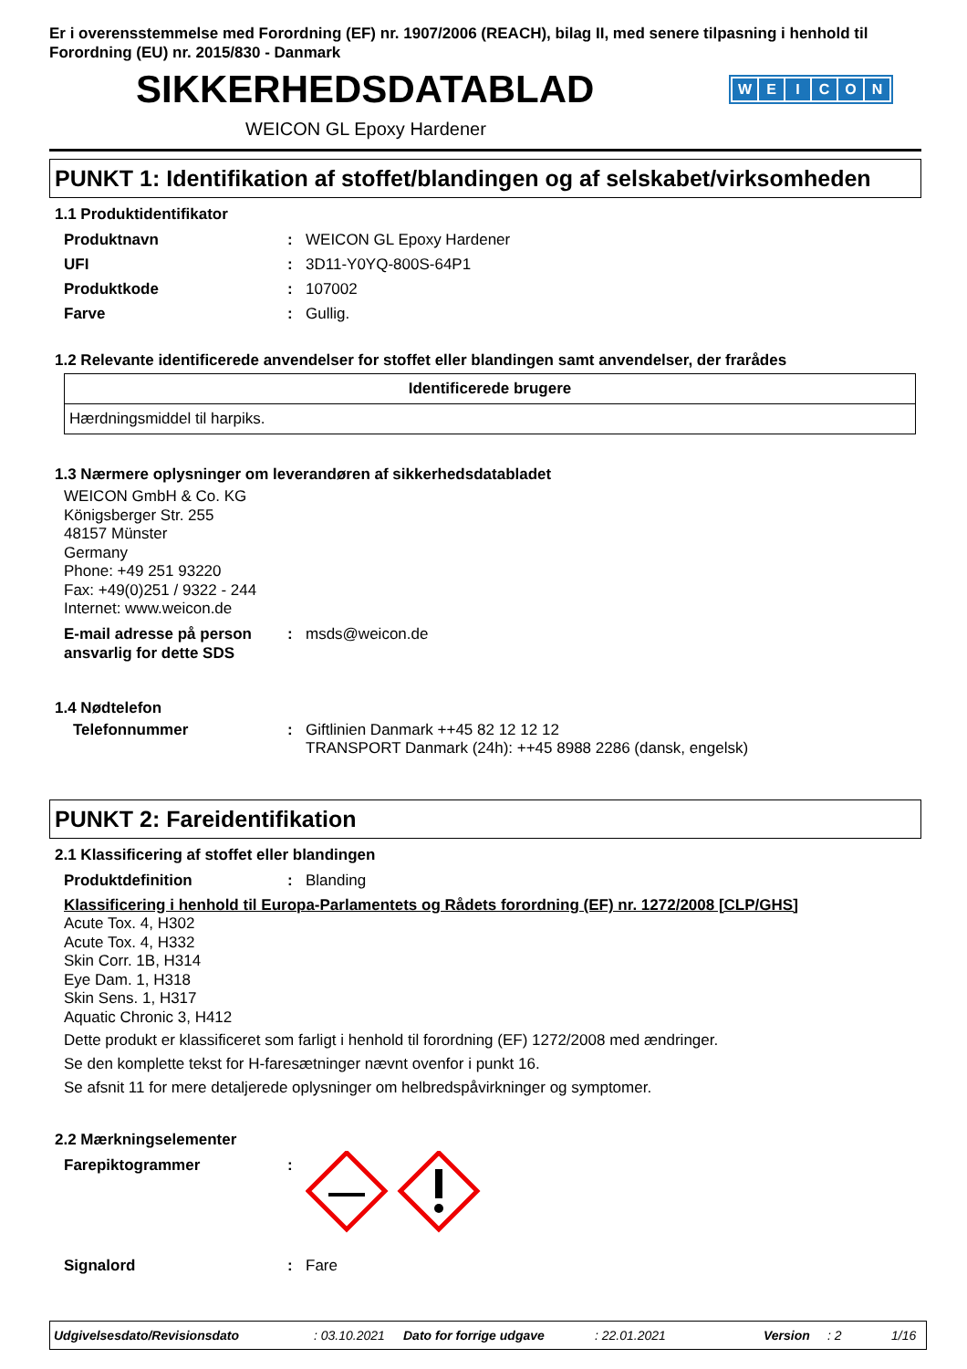Er i overensstemmelse med Forordning (EF) nr. 1907/2006 (REACH), bilag II, med senere tilpasning i henhold til Forordning (EU) nr. 2015/830 - Danmark
SIKKERHEDSDATABLAD
WEICON
WEICON GL Epoxy Hardener
PUNKT 1: Identifikation af stoffet/blandingen og af selskabet/virksomheden
1.1 Produktidentifikator
Produktnavn : WEICON GL Epoxy Hardener
UFI : 3D11-Y0YQ-800S-64P1
Produktkode : 107002
Farve : Gullig.
1.2 Relevante identificerede anvendelser for stoffet eller blandingen samt anvendelser, der frarådes
| Identificerede brugere |
| --- |
| Hærdningsmiddel til harpiks. |
1.3 Nærmere oplysninger om leverandøren af sikkerhedsdatabladet
WEICON GmbH & Co. KG
Königsberger Str. 255
48157 Münster
Germany
Phone: +49 251 93220
Fax: +49(0)251 / 9322 - 244
Internet: www.weicon.de
E-mail adresse på person ansvarlig for dette SDS
: msds@weicon.de
1.4 Nødtelefon
Telefonnummer : Giftlinien Danmark ++45 82 12 12 12
TRANSPORT Danmark (24h): ++45 8988 2286 (dansk, engelsk)
PUNKT 2: Fareidentifikation
2.1 Klassificering af stoffet eller blandingen
Produktdefinition : Blanding
Klassificering i henhold til Europa-Parlamentets og Rådets forordning (EF) nr. 1272/2008 [CLP/GHS]
Acute Tox. 4, H302
Acute Tox. 4, H332
Skin Corr. 1B, H314
Eye Dam. 1, H318
Skin Sens. 1, H317
Aquatic Chronic 3, H412
Dette produkt er klassificeret som farligt i henhold til forordning (EF) 1272/2008 med ændringer.
Se den komplette tekst for H-faresætninger nævnt ovenfor i punkt 16.
Se afsnit 11 for mere detaljerede oplysninger om helbredspåvirkninger og symptomer.
2.2 Mærkningselementer
Farepiktogrammer :
Signalord : Fare
Udgivelsesdato/Revisionsdato: 03.10.2021 Dato for forrige udgave: 22.01.2021 Version: 2 1/16